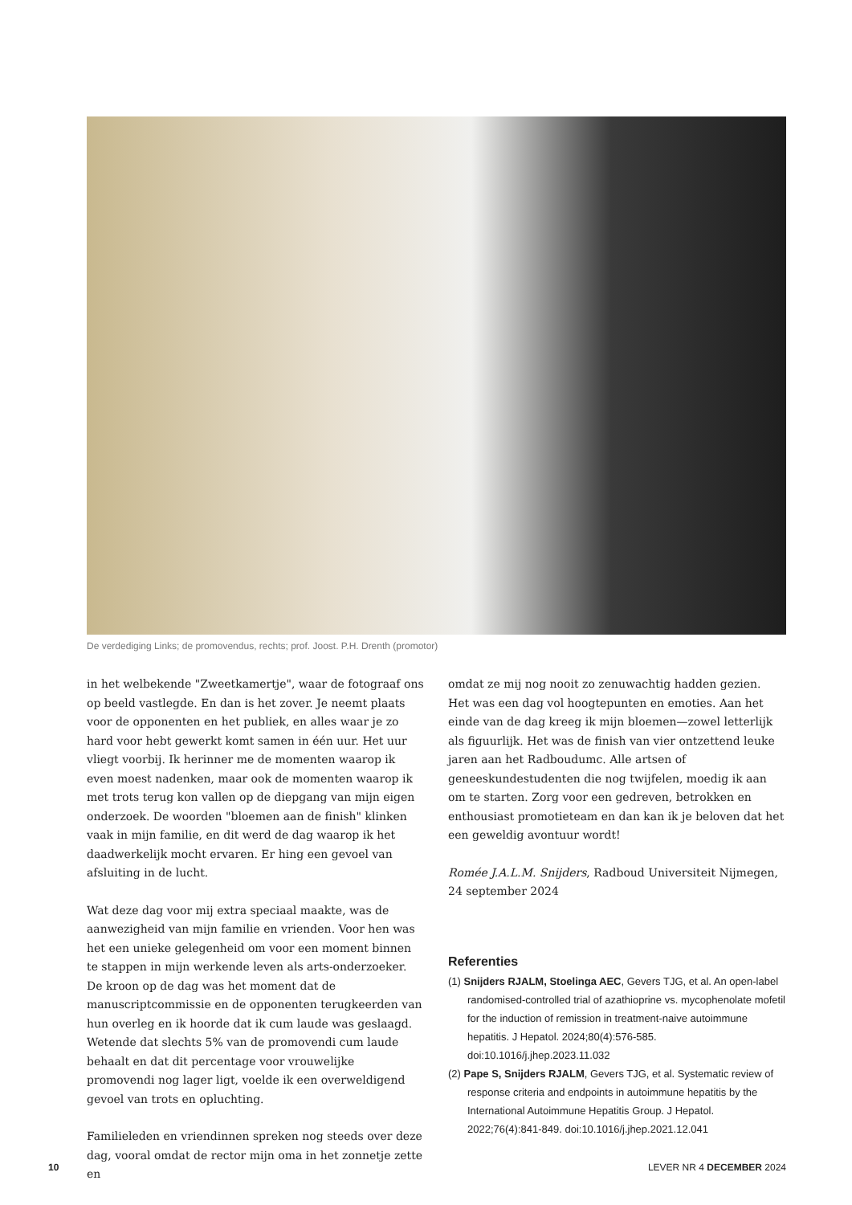De verdediging Links; de promovendus, rechts; prof. Joost. P.H. Drenth (promotor)
in het welbekende "Zweetkamertje", waar de fotograaf ons op beeld vastlegde. En dan is het zover. Je neemt plaats voor de opponenten en het publiek, en alles waar je zo hard voor hebt gewerkt komt samen in één uur. Het uur vliegt voorbij. Ik herinner me de momenten waarop ik even moest nadenken, maar ook de momenten waarop ik met trots terug kon vallen op de diepgang van mijn eigen onderzoek. De woorden "bloemen aan de finish" klinken vaak in mijn familie, en dit werd de dag waarop ik het daadwerkelijk mocht ervaren. Er hing een gevoel van afsluiting in de lucht.
Wat deze dag voor mij extra speciaal maakte, was de aanwezigheid van mijn familie en vrienden. Voor hen was het een unieke gelegenheid om voor een moment binnen te stappen in mijn werkende leven als arts-onderzoeker. De kroon op de dag was het moment dat de manuscriptcommissie en de opponenten terugkeerden van hun overleg en ik hoorde dat ik cum laude was geslaagd. Wetende dat slechts 5% van de promovendi cum laude behaalt en dat dit percentage voor vrouwelijke promovendi nog lager ligt, voelde ik een overweldigend gevoel van trots en opluchting.
Familieleden en vriendinnen spreken nog steeds over deze dag, vooral omdat de rector mijn oma in het zonnetje zette en
omdat ze mij nog nooit zo zenuwachtig hadden gezien. Het was een dag vol hoogtepunten en emoties. Aan het einde van de dag kreeg ik mijn bloemen—zowel letterlijk als figuurlijk. Het was de finish van vier ontzettend leuke jaren aan het Radboudumc. Alle artsen of geneeskundestudenten die nog twijfelen, moedig ik aan om te starten. Zorg voor een gedreven, betrokken en enthousiast promotieteam en dan kan ik je beloven dat het een geweldig avontuur wordt!
Romée J.A.L.M. Snijders, Radboud Universiteit Nijmegen, 24 september 2024
Referenties
(1) Snijders RJALM, Stoelinga AEC, Gevers TJG, et al. An open-label randomised-controlled trial of azathioprine vs. mycophenolate mofetil for the induction of remission in treatment-naive autoimmune hepatitis. J Hepatol. 2024;80(4):576-585. doi:10.1016/j.jhep.2023.11.032
(2) Pape S, Snijders RJALM, Gevers TJG, et al. Systematic review of response criteria and endpoints in autoimmune hepatitis by the International Autoimmune Hepatitis Group. J Hepatol. 2022;76(4):841-849. doi:10.1016/j.jhep.2021.12.041
10 LEVER NR 4 DECEMBER 2024